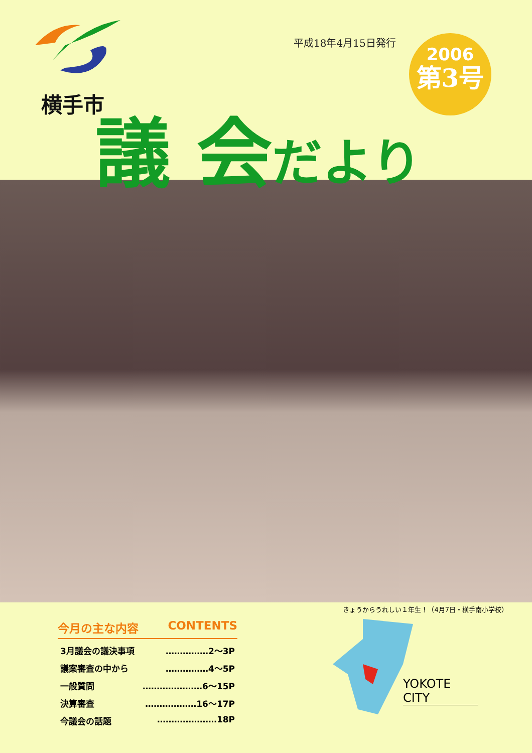横手市
平成18年4月15日発行
2006
第3号
議 会だより
きょうからうれしい１年生！（4月7日・横手南小学校）
今月の主な内容 CONTENTS
3月議会の議決事項 ……………2〜3P
議案審査の中から ……………4〜5P
一般質問 …………………6〜15P
決算審査 ………………16〜17P
今議会の話題 …………………18P
YOKOTE CITY